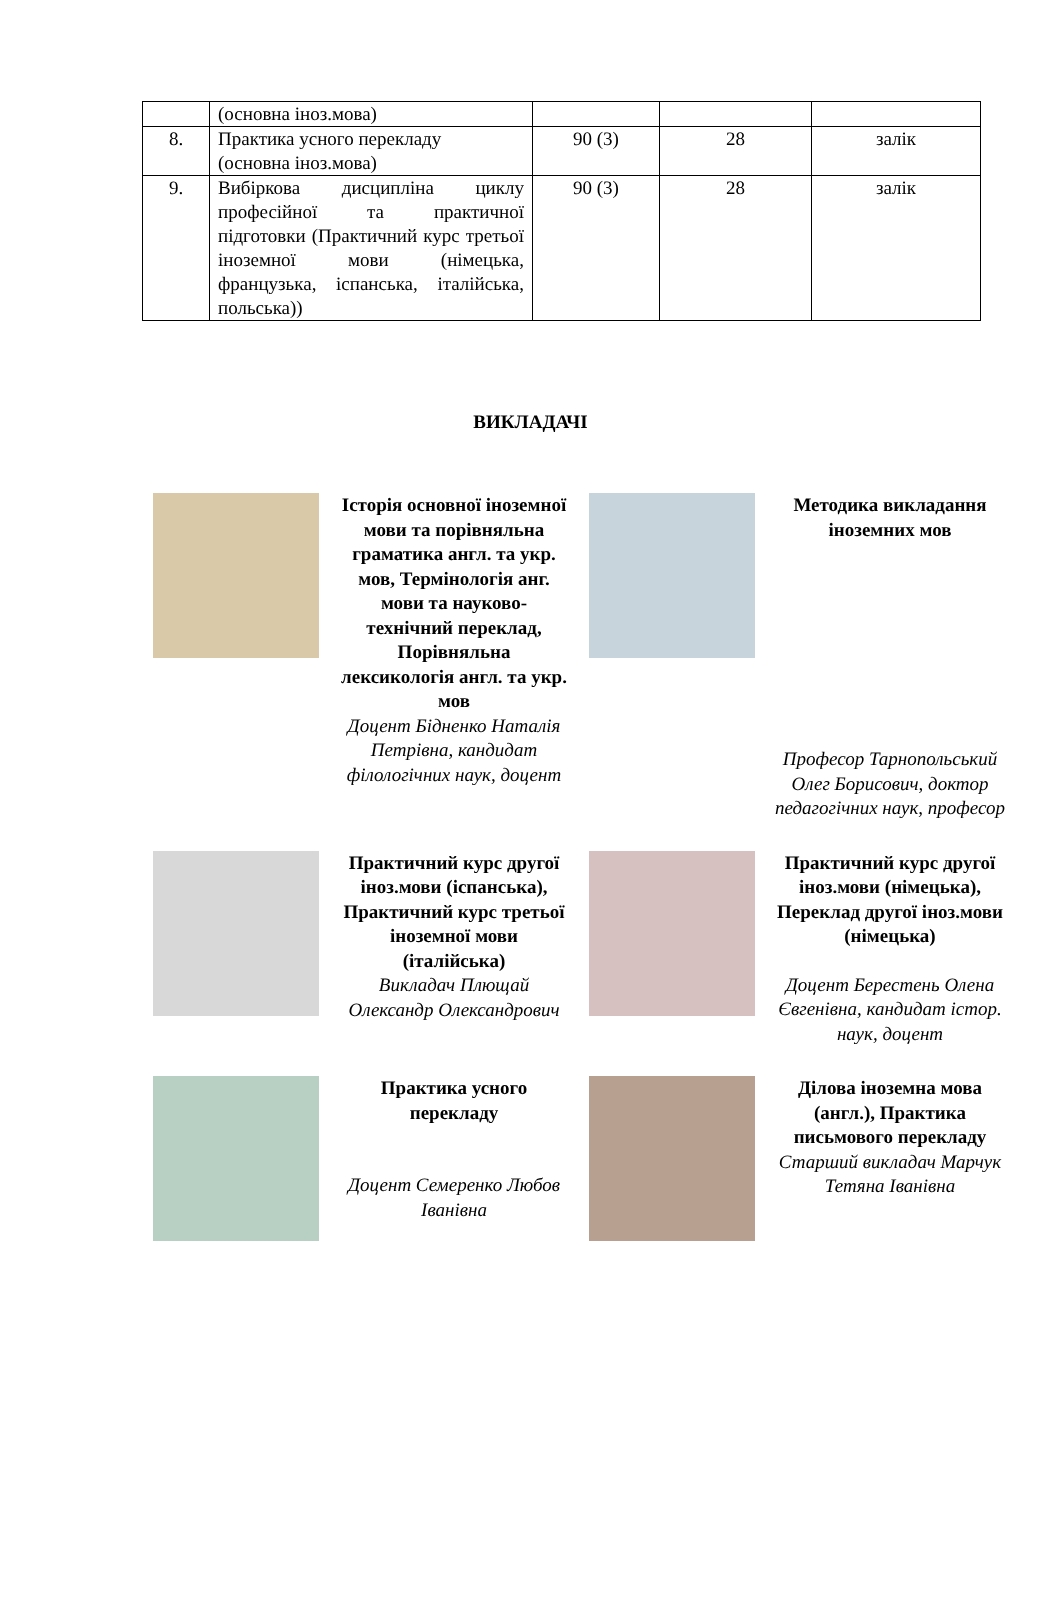| | (основна іноз.мова) | | | |
| 8. | Практика усного перекладу (основна іноз.мова) | 90 (3) | 28 | залік |
| 9. | Вибіркова дисципліна циклу професійної та практичної підготовки (Практичний курс третьої іноземної мови (німецька, французька, іспанська, італійська, польська)) | 90 (3) | 28 | залік |
ВИКЛАДАЧІ
Історія основної іноземної мови та порівняльна граматика англ. та укр. мов, Термінологія анг. мови та науково-технічний переклад, Порівняльна лексикологія англ. та укр. мов
Доцент Бідненко Наталія Петрівна, кандидат філологічних наук, доцент
Методика викладання іноземних мов
Професор Тарнопольський Олег Борисович, доктор педагогічних наук, професор
Практичний курс другої іноз.мови (іспанська), Практичний курс третьої іноземної мови (італійська)
Викладач Плющай Олександр Олександрович
Практичний курс другої іноз.мови (німецька), Переклад другої іноз.мови (німецька)
Доцент Берестень Олена Євгенівна, кандидат істор. наук, доцент
Практика усного перекладу
Доцент Семеренко Любов Іванівна
Ділова іноземна мова (англ.), Практика письмового перекладу
Старший викладач Марчук Тетяна Іванівна